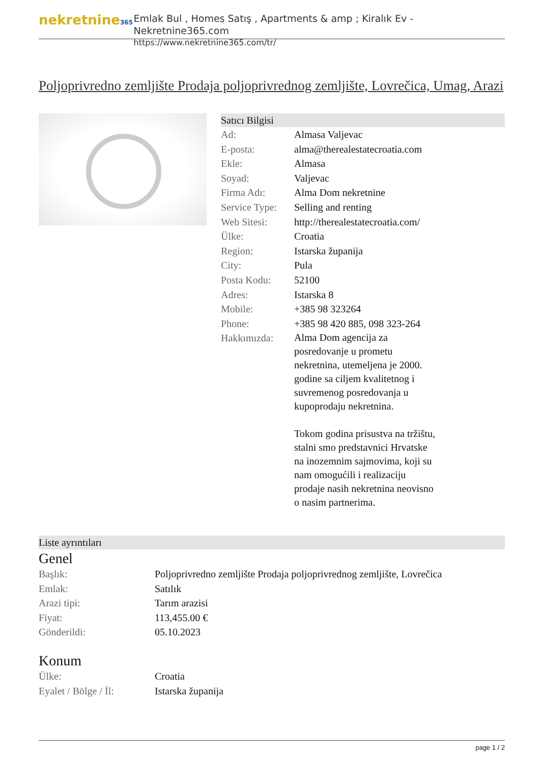nekretnine365
Emlak Bul , Homes Satış , Apartments & amp ; Kiralık Ev - Nekretnine365.com
https://www.nekretnine365.com/tr/
Poljoprivredno zemljište Prodaja poljoprivrednog zemljište, Lovrečica, Umag, Arazi
Satıcı Bilgisi
| Ad: | Almasa Valjevac |
| E-posta: | alma@therealestatecroatia.com |
| Ekle: | Almasa |
| Soyad: | Valjevac |
| Firma Adı: | Alma Dom nekretnine |
| Service Type: | Selling and renting |
| Web Sitesi: | http://therealestatecroatia.com/ |
| Ülke: | Croatia |
| Region: | Istarska županija |
| City: | Pula |
| Posta Kodu: | 52100 |
| Adres: | Istarska 8 |
| Mobile: | +385 98 323264 |
| Phone: | +385 98 420 885, 098 323-264 |
| Hakkımızda: | Alma Dom agencija za posredovanje u prometu nekretnina, utemeljena je 2000. godine sa ciljem kvalitetnog i suvremenog posredovanja u kupoprodaju nekretnina. Tokom godina prisustva na tržištu, stalni smo predstavnici Hrvatske na inozemnim sajmovima, koji su nam omogućili i realizaciju prodaje nasih nekretnina neovisno o nasim partnerima. |
Liste ayrıntıları
Genel
| Başlık: | Poljoprivredno zemljište Prodaja poljoprivrednog zemljište, Lovrečica |
| Emlak: | Satılık |
| Arazi tipi: | Tarım arazisi |
| Fiyat: | 113,455.00 € |
| Gönderildi: | 05.10.2023 |
Konum
| Ülke: | Croatia |
| Eyalet / Bölge / İl: | Istarska županija |
page 1 / 2